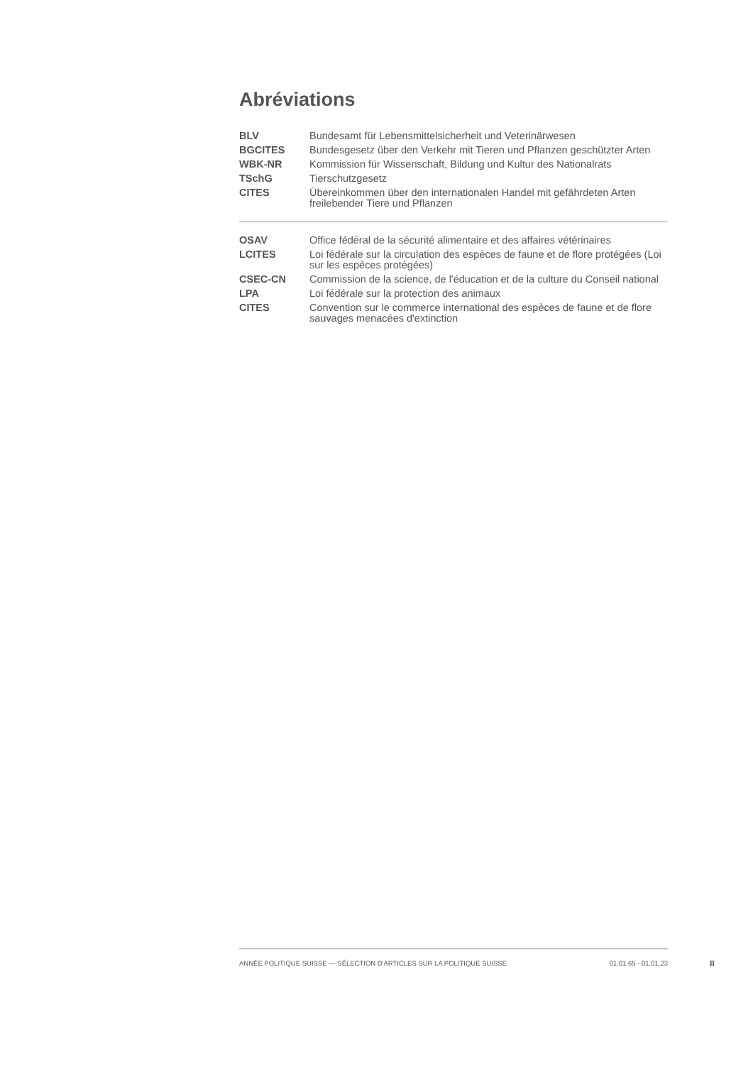Abréviations
| BLV | Bundesamt für Lebensmittelsicherheit und Veterinärwesen |
| BGCITES | Bundesgesetz über den Verkehr mit Tieren und Pflanzen geschützter Arten |
| WBK-NR | Kommission für Wissenschaft, Bildung und Kultur des Nationalrats |
| TSchG | Tierschutzgesetz |
| CITES | Übereinkommen über den internationalen Handel mit gefährdeten Arten freilebender Tiere und Pflanzen |
| OSAV | Office fédéral de la sécurité alimentaire et des affaires vétérinaires |
| LCITES | Loi fédérale sur la circulation des espèces de faune et de flore protégées (Loi sur les espèces protégées) |
| CSEC-CN | Commission de la science, de l'éducation et de la culture du Conseil national |
| LPA | Loi fédérale sur la protection des animaux |
| CITES | Convention sur le commerce international des espèces de faune et de flore sauvages menacées d'extinction |
ANNÉE POLITIQUE SUISSE — SÉLECTION D'ARTICLES SUR LA POLITIQUE SUISSE 01.01.65 - 01.01.23
II